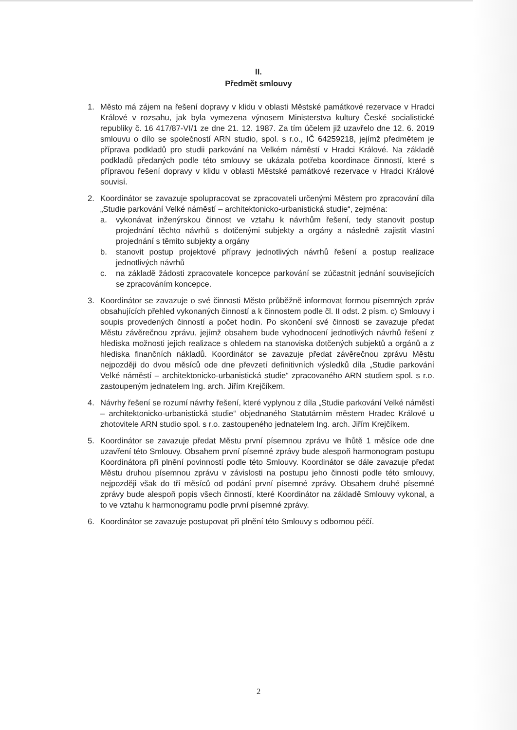II.
Předmět smlouvy
1. Město má zájem na řešení dopravy v klidu v oblasti Městské památkové rezervace v Hradci Králové v rozsahu, jak byla vymezena výnosem Ministerstva kultury České socialistické republiky č. 16 417/87-VI/1 ze dne 21. 12. 1987. Za tím účelem již uzavřelo dne 12. 6. 2019 smlouvu o dílo se společností ARN studio, spol. s r.o., IČ 64259218, jejímž předmětem je příprava podkladů pro studii parkování na Velkém náměstí v Hradci Králové. Na základě podkladů předaných podle této smlouvy se ukázala potřeba koordinace činností, které s přípravou řešení dopravy v klidu v oblasti Městské památkové rezervace v Hradci Králové souvisí.
2. Koordinátor se zavazuje spolupracovat se zpracovateli určenými Městem pro zpracování díla „Studie parkování Velké náměstí – architektonicko-urbanistická studie“, zejména:
a. vykonávat inženýrskou činnost ve vztahu k návrhům řešení, tedy stanovit postup projednání těchto návrhů s dotčenými subjekty a orgány a následně zajistit vlastní projednání s těmito subjekty a orgány
b. stanovit postup projektové přípravy jednotlivých návrhů řešení a postup realizace jednotlivých návrhů
c. na základě žádosti zpracovatele koncepce parkování se zúčastnit jednání souvisejících se zpracováním koncepce.
3. Koordinátor se zavazuje o své činnosti Město průběžně informovat formou písemných zpráv obsahujících přehled vykonaných činností a k činnostem podle čl. II odst. 2 písm. c) Smlouvy i soupis provedených činností a počet hodin. Po skončení své činnosti se zavazuje předat Městu závěrečnou zprávu, jejímž obsahem bude vyhodnocení jednotlivých návrhů řešení z hlediska možnosti jejich realizace s ohledem na stanoviska dotčených subjektů a orgánů a z hlediska finančních nákladů. Koordinátor se zavazuje předat závěrečnou zprávu Městu nejpozději do dvou měsíců ode dne převzetí definitivních výsledků díla „Studie parkování Velké náměstí – architektonicko-urbanistická studie“ zpracovaného ARN studiem spol. s r.o. zastoupeným jednatelem Ing. arch. Jiřím Krejčíkem.
4. Návrhy řešení se rozumí návrhy řešení, které vyplynou z díla „Studie parkování Velké náměstí – architektonicko-urbanistická studie“ objednaného Statutárním městem Hradec Králové u zhotovitele ARN studio spol. s r.o. zastoupeného jednatelem Ing. arch. Jiřím Krejčíkem.
5. Koordinátor se zavazuje předat Městu první písemnou zprávu ve lhůtě 1 měsíce ode dne uzavření této Smlouvy. Obsahem první písemné zprávy bude alespoň harmonogram postupu Koordinátora při plnění povinností podle této Smlouvy. Koordinátor se dále zavazuje předat Městu druhou písemnou zprávu v závislosti na postupu jeho činnosti podle této smlouvy, nejpozději však do tří měsíců od podání první písemné zprávy. Obsahem druhé písemné zprávy bude alespoň popis všech činností, které Koordinátor na základě Smlouvy vykonal, a to ve vztahu k harmonogramu podle první písemné zprávy.
6. Koordinátor se zavazuje postupovat při plnění této Smlouvy s odbornou péčí.
2